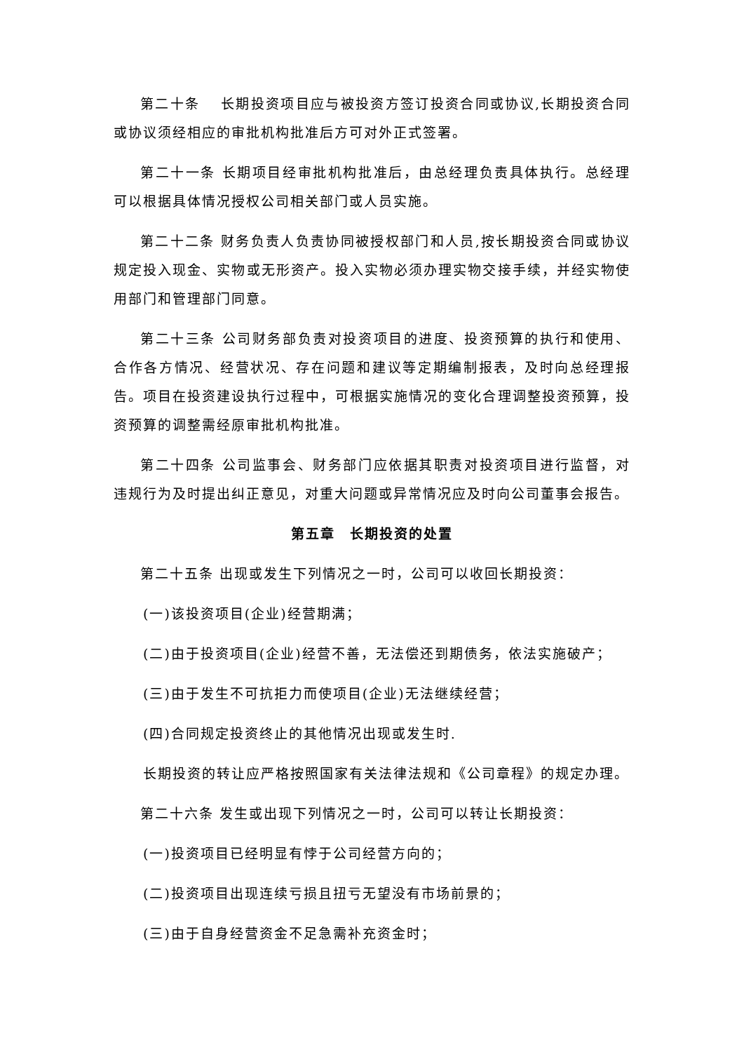第二十条　 长期投资项目应与被投资方签订投资合同或协议,长期投资合同或协议须经相应的审批机构批准后方可对外正式签署。
第二十一条 长期项目经审批机构批准后，由总经理负责具体执行。总经理可以根据具体情况授权公司相关部门或人员实施。
第二十二条 财务负责人负责协同被授权部门和人员,按长期投资合同或协议规定投入现金、实物或无形资产。投入实物必须办理实物交接手续，并经实物使用部门和管理部门同意。
第二十三条 公司财务部负责对投资项目的进度、投资预算的执行和使用、合作各方情况、经营状况、存在问题和建议等定期编制报表，及时向总经理报告。项目在投资建设执行过程中，可根据实施情况的变化合理调整投资预算，投资预算的调整需经原审批机构批准。
第二十四条 公司监事会、财务部门应依据其职责对投资项目进行监督，对违规行为及时提出纠正意见，对重大问题或异常情况应及时向公司董事会报告。
第五章　长期投资的处置
第二十五条 出现或发生下列情况之一时，公司可以收回长期投资：
(一)该投资项目(企业)经营期满；
(二)由于投资项目(企业)经营不善，无法偿还到期债务，依法实施破产；
(三)由于发生不可抗拒力而使项目(企业)无法继续经营；
(四)合同规定投资终止的其他情况出现或发生时.
长期投资的转让应严格按照国家有关法律法规和《公司章程》的规定办理。
第二十六条 发生或出现下列情况之一时，公司可以转让长期投资：
(一)投资项目已经明显有悖于公司经营方向的；
(二)投资项目出现连续亏损且扭亏无望没有市场前景的；
(三)由于自身经营资金不足急需补充资金时；